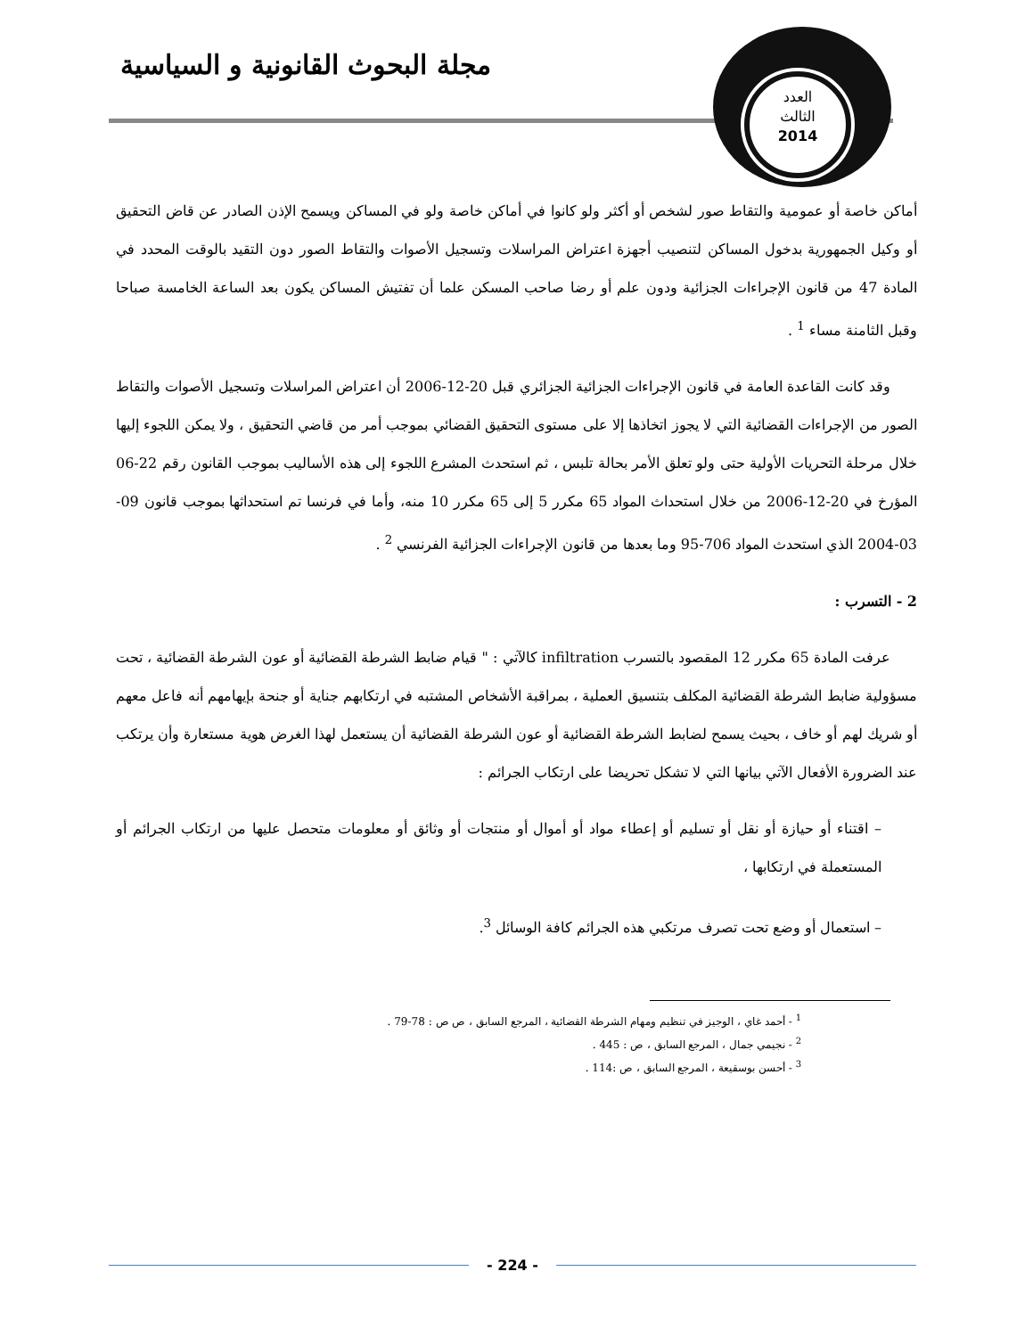مجلة البحوث القانونية و السياسية
العدد
الثالث
2014
أماكن خاصة أو عمومية والتقاط صور لشخص أو أكثر ولو كانوا في أماكن خاصة ولو في المساكن ويسمح الإذن الصادر عن قاض التحقيق أو وكيل الجمهورية بدخول المساكن لتنصيب أجهزة اعتراض المراسلات وتسجيل الأصوات والتقاط الصور دون التقيد بالوقت المحدد في المادة 47 من قانون الإجراءات الجزائية ودون علم أو رضا صاحب المسكن علما أن تفتيش المساكن يكون بعد الساعة الخامسة صباحا وقبل الثامنة مساء <sup>1</sup> .
وقد كانت القاعدة العامة في قانون الإجراءات الجزائية الجزائري قبل 20-12-2006 أن اعتراض المراسلات وتسجيل الأصوات والتقاط الصور من الإجراءات القضائية التي لا يجوز اتخاذها إلا على مستوى التحقيق القضائي بموجب أمر من قاضي التحقيق ، ولا يمكن اللجوء إليها خلال مرحلة التحريات الأولية حتى ولو تعلق الأمر بحالة تلبس ، ثم استحدث المشرع اللجوء إلى هذه الأساليب بموجب القانون رقم 22-06 المؤرخ في 20-12-2006 من خلال استحداث المواد 65 مكرر 5 إلى 65 مكرر 10 منه، وأما في فرنسا تم استحداثها بموجب قانون 09-03-2004 الذي استحدث المواد 706-95 وما بعدها من قانون الإجراءات الجزائية الفرنسي <sup>2</sup> .
2 - التسرب :
عرفت المادة 65 مكرر 12 المقصود بالتسرب infiltration كالآتي : " قيام ضابط الشرطة القضائية أو عون الشرطة القضائية ، تحت مسؤولية ضابط الشرطة القضائية المكلف بتنسيق العملية ، بمراقبة الأشخاص المشتبه في ارتكابهم جناية أو جنحة بإيهامهم أنه فاعل معهم أو شريك لهم أو خاف ، بحيث يسمح لضابط الشرطة القضائية أو عون الشرطة القضائية أن يستعمل لهذا الغرض هوية مستعارة وأن يرتكب عند الضرورة الأفعال الآتي بيانها التي لا تشكل تحريضا على ارتكاب الجرائم :
– اقتناء أو حيازة أو نقل أو تسليم أو إعطاء مواد أو أموال أو منتجات أو وثائق أو معلومات متحصل عليها من ارتكاب الجرائم أو المستعملة في ارتكابها ،
– استعمال أو وضع تحت تصرف مرتكبي هذه الجرائم كافة الوسائل <sup>3</sup>.
<sup>1</sup> - أحمد غاي ، الوجيز في تنظيم ومهام الشرطة القضائية ، المرجع السابق ، ص ص : 78-79 .
<sup>2</sup> - نجيمي جمال ، المرجع السابق ، ص : 445 .
<sup>3</sup> - أحسن بوسقيعة ، المرجع السابق ، ص :114 .
- 224 -